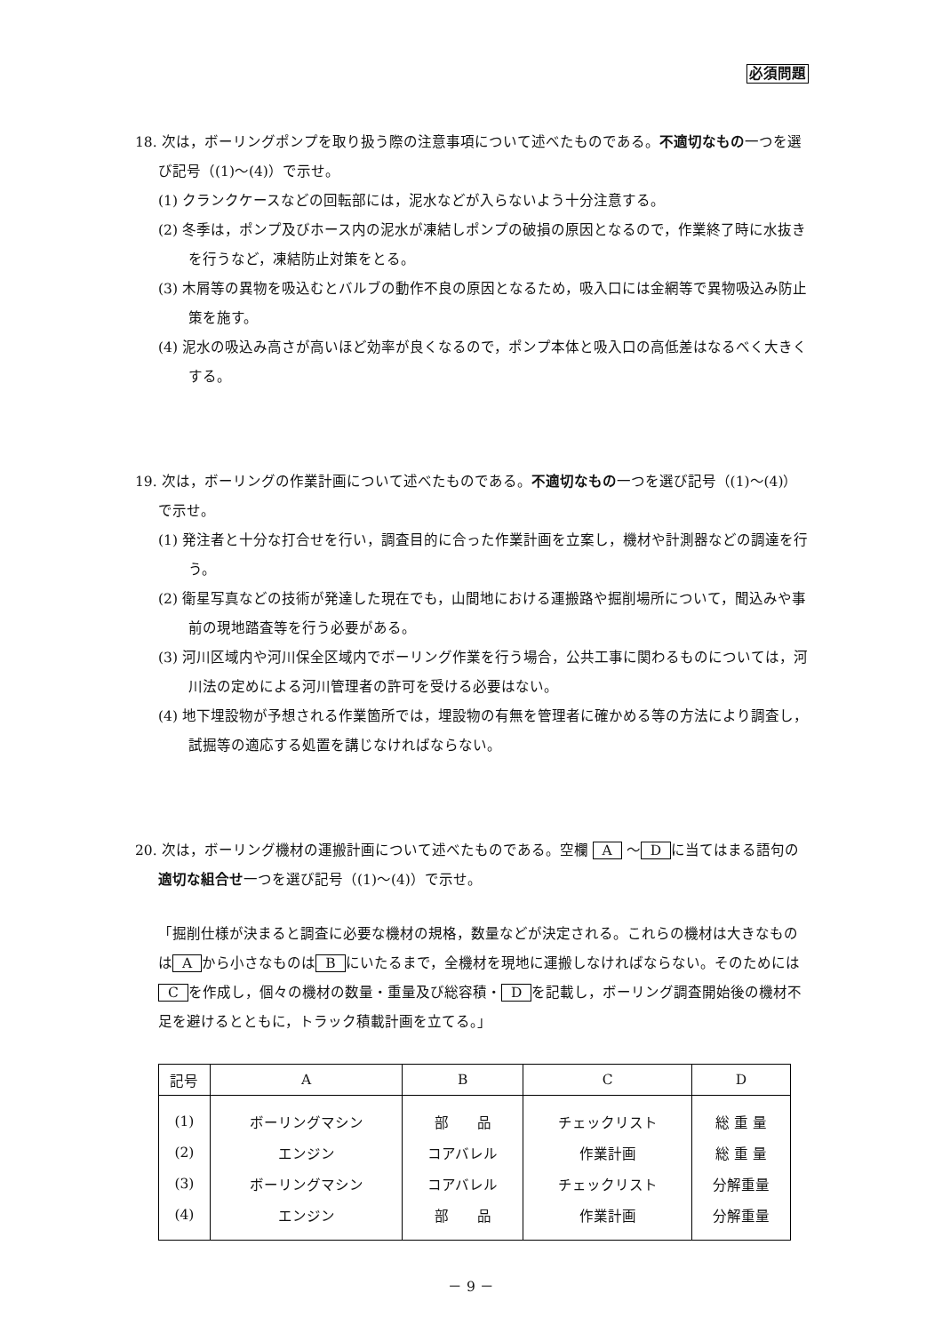必須問題
18. 次は，ボーリングポンプを取り扱う際の注意事項について述べたものである。不適切なもの一つを選び記号（(1)～(4)）で示せ。
(1) クランクケースなどの回転部には，泥水などが入らないよう十分注意する。
(2) 冬季は，ポンプ及びホース内の泥水が凍結しポンプの破損の原因となるので，作業終了時に水抜きを行うなど，凍結防止対策をとる。
(3) 木屑等の異物を吸込むとバルブの動作不良の原因となるため，吸入口には金網等で異物吸込み防止策を施す。
(4) 泥水の吸込み高さが高いほど効率が良くなるので，ポンプ本体と吸入口の高低差はなるべく大きくする。
19. 次は，ボーリングの作業計画について述べたものである。不適切なもの一つを選び記号（(1)～(4)）で示せ。
(1) 発注者と十分な打合せを行い，調査目的に合った作業計画を立案し，機材や計測器などの調達を行う。
(2) 衛星写真などの技術が発達した現在でも，山間地における運搬路や掘削場所について，聞込みや事前の現地踏査等を行う必要がある。
(3) 河川区域内や河川保全区域内でボーリング作業を行う場合，公共工事に関わるものについては，河川法の定めによる河川管理者の許可を受ける必要はない。
(4) 地下埋設物が予想される作業箇所では，埋設物の有無を管理者に確かめる等の方法により調査し，試掘等の適応する処置を講じなければならない。
20. 次は，ボーリング機材の運搬計画について述べたものである。空欄 A ～ D に当てはまる語句の適切な組合せ一つを選び記号（(1)～(4)）で示せ。
「掘削仕様が決まると調査に必要な機材の規格，数量などが決定される。これらの機材は大きなものは A から小さなものは B にいたるまで，全機材を現地に運搬しなければならない。そのためには C を作成し，個々の機材の数量・重量及び総容積・ D を記載し，ボーリング調査開始後の機材不足を避けるとともに，トラック積載計画を立てる。」
| 記号 | A | B | C | D |
| --- | --- | --- | --- | --- |
| (1) | ボーリングマシン | 部 品 | チェックリスト | 総 重 量 |
| (2) | エンジン | コアバレル | 作業計画 | 総 重 量 |
| (3) | ボーリングマシン | コアバレル | チェックリスト | 分解重量 |
| (4) | エンジン | 部 品 | 作業計画 | 分解重量 |
－ 9 －